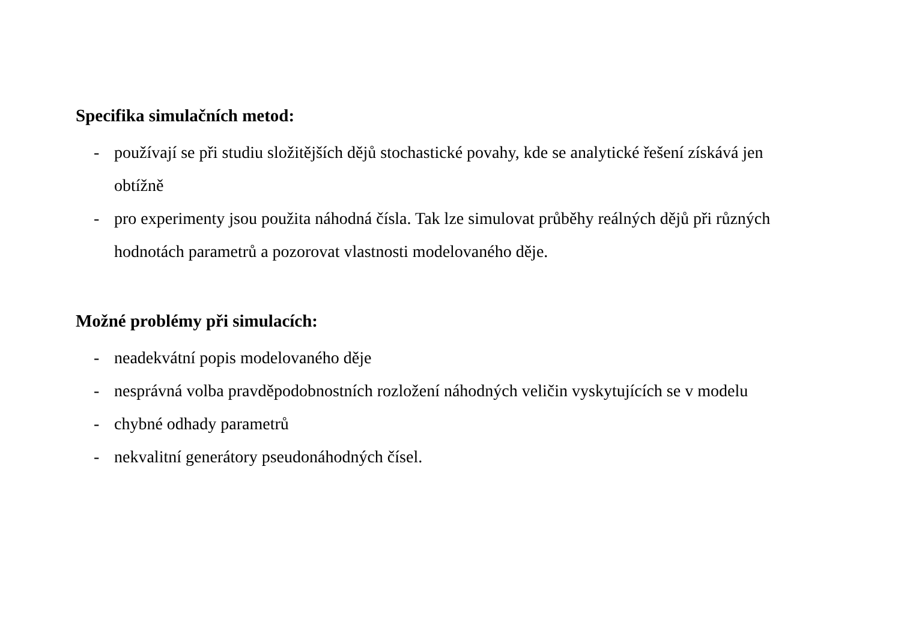Specifika simulačních metod:
- používají se při studiu složitějších dějů stochastické povahy, kde se analytické řešení získává jen obtížně
- pro experimenty jsou použita náhodná čísla. Tak lze simulovat průběhy reálných dějů při různých hodnotách parametrů a pozorovat vlastnosti modelovaného děje.
Možné problémy při simulacích:
- neadekvátní popis modelovaného děje
- nesprávná volba pravděpodobnostních rozložení náhodných veličin vyskytujících se v modelu
- chybné odhady parametrů
- nekvalitní generátory pseudonáhodných čísel.